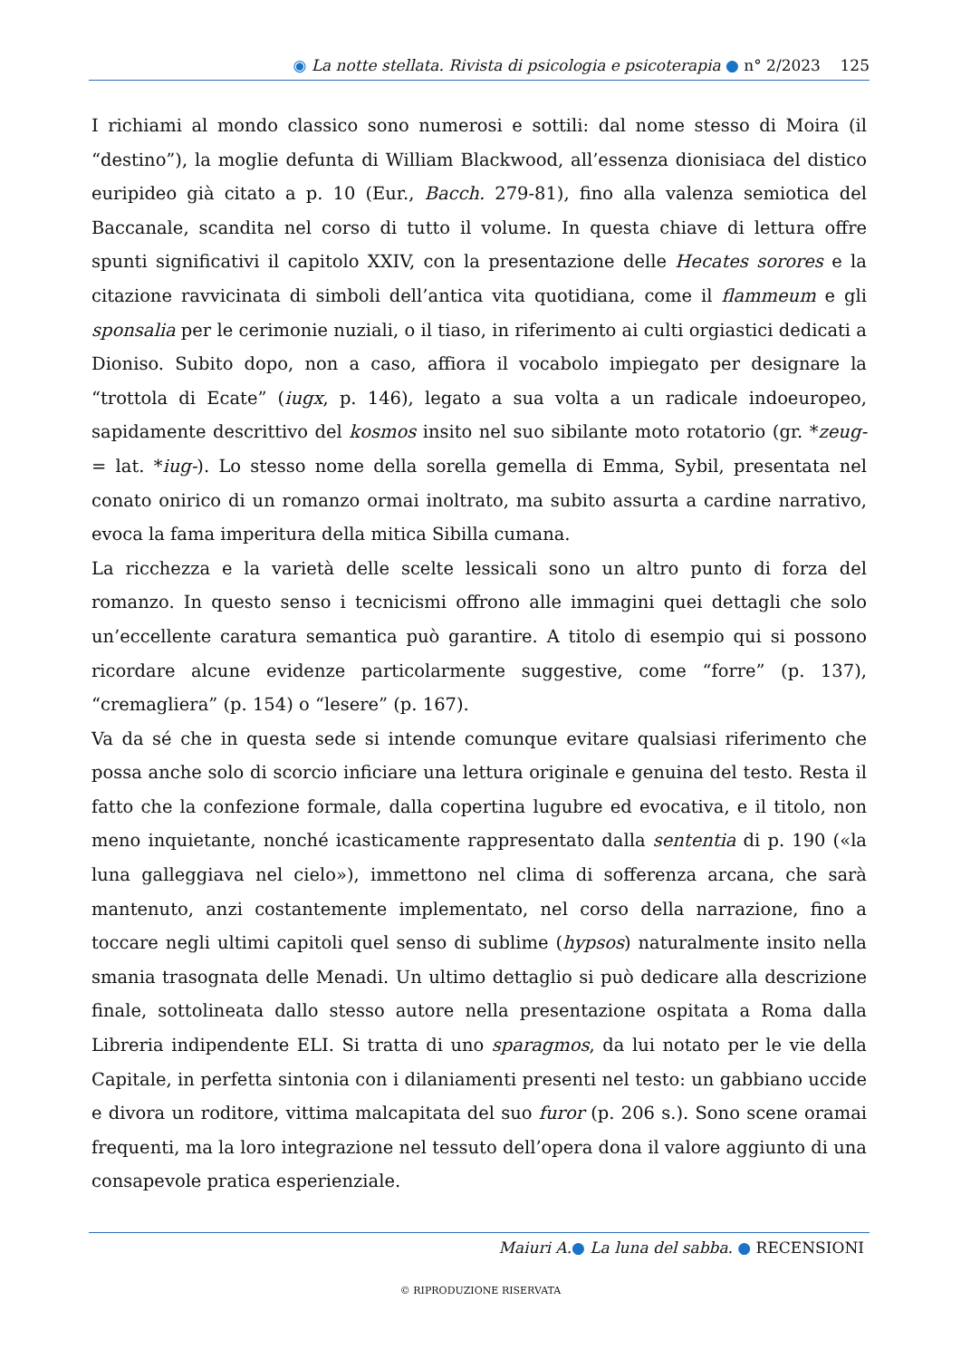◉ La notte stellata. Rivista di psicologia e psicoterapia ● n° 2/2023 125
I richiami al mondo classico sono numerosi e sottili: dal nome stesso di Moira (il “destino”), la moglie defunta di William Blackwood, all’essenza dionisiaca del distico euripideo già citato a p. 10 (Eur., Bacch. 279-81), fino alla valenza semiotica del Baccanale, scandita nel corso di tutto il volume. In questa chiave di lettura offre spunti significativi il capitolo XXIV, con la presentazione delle Hecates sorores e la citazione ravvicinata di simboli dell’antica vita quotidiana, come il flammeum e gli sponsalia per le cerimonie nuziali, o il tiaso, in riferimento ai culti orgiastici dedicati a Dioniso. Subito dopo, non a caso, affiora il vocabolo impiegato per designare la “trottola di Ecate” (iugx, p. 146), legato a sua volta a un radicale indoeuropeo, sapidamente descrittivo del kosmos insito nel suo sibilante moto rotatorio (gr. *zeug- = lat. *iug-). Lo stesso nome della sorella gemella di Emma, Sybil, presentata nel conato onirico di un romanzo ormai inoltrato, ma subito assurta a cardine narrativo, evoca la fama imperitura della mitica Sibilla cumana.
La ricchezza e la varietà delle scelte lessicali sono un altro punto di forza del romanzo. In questo senso i tecnicismi offrono alle immagini quei dettagli che solo un’eccellente caratura semantica può garantire. A titolo di esempio qui si possono ricordare alcune evidenze particolarmente suggestive, come “forre” (p. 137), “cremagliera” (p. 154) o “lesere” (p. 167).
Va da sé che in questa sede si intende comunque evitare qualsiasi riferimento che possa anche solo di scorcio inficiare una lettura originale e genuina del testo. Resta il fatto che la confezione formale, dalla copertina lugubre ed evocativa, e il titolo, non meno inquietante, nonché icasticamente rappresentato dalla sententia di p. 190 («la luna galleggiava nel cielo»), immettono nel clima di sofferenza arcana, che sarà mantenuto, anzi costantemente implementato, nel corso della narrazione, fino a toccare negli ultimi capitoli quel senso di sublime (hypsos) naturalmente insito nella smania trasognata delle Menadi. Un ultimo dettaglio si può dedicare alla descrizione finale, sottolineata dallo stesso autore nella presentazione ospitata a Roma dalla Libreria indipendente ELI. Si tratta di uno sparagmos, da lui notato per le vie della Capitale, in perfetta sintonia con i dilaniamenti presenti nel testo: un gabbiano uccide e divora un roditore, vittima malcapitata del suo furor (p. 206 s.). Sono scene oramai frequenti, ma la loro integrazione nel tessuto dell’opera dona il valore aggiunto di una consapevole pratica esperienziale.
Maiuri A.● La luna del sabba. ● RECENSIONI
© RIPRODUZIONE RISERVATA